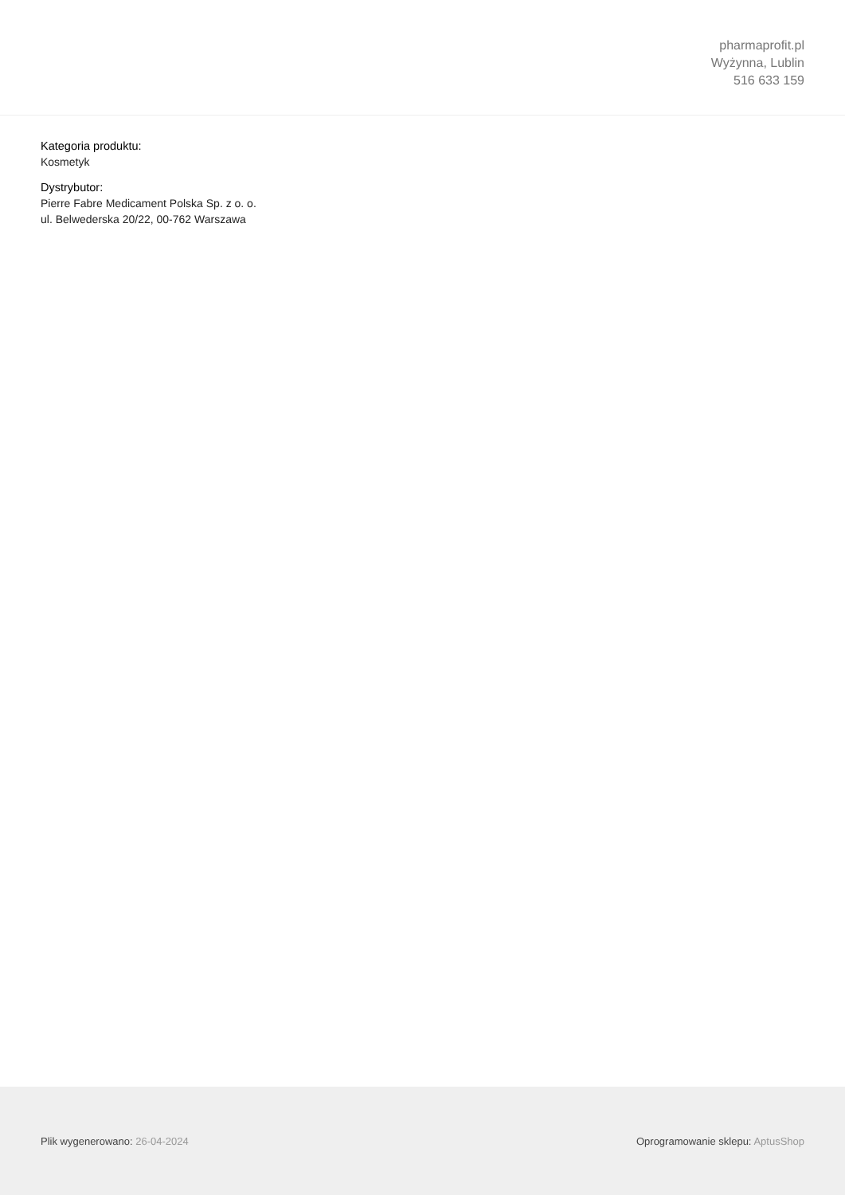pharmaprofit.pl
Wyżynna, Lublin
516 633 159
Kategoria produktu:
Kosmetyk
Dystrybutor:
Pierre Fabre Medicament Polska Sp. z o. o.
ul. Belwederska 20/22, 00-762 Warszawa
Plik wygenerowano: 26-04-2024 Oprogramowanie sklepu: AptusShop